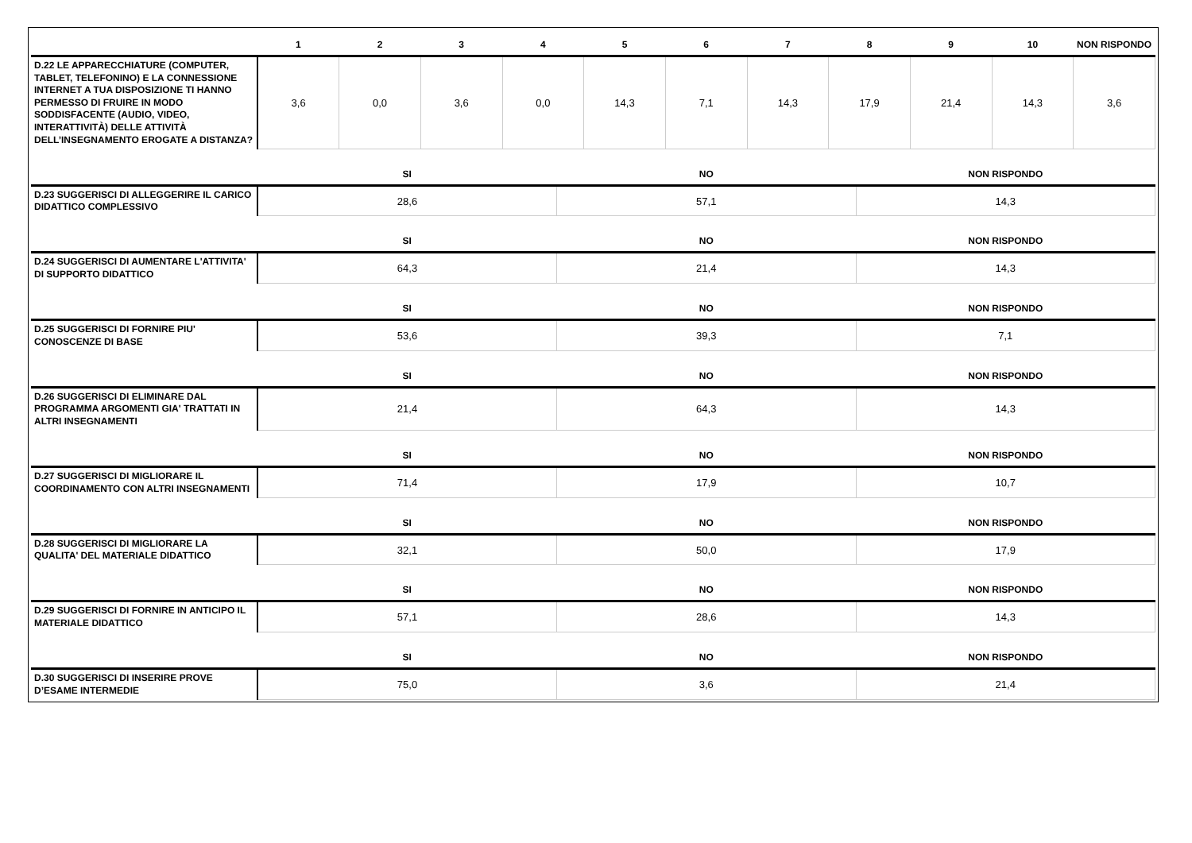| | 1 | 2 | 3 | 4 | 5 | 6 | 7 | 8 | 9 | 10 | NON RISPONDO |
| --- | --- | --- | --- | --- | --- | --- | --- | --- | --- | --- | --- |
| D.22 LE APPARECCHIATURE (COMPUTER, TABLET, TELEFONINO) E LA CONNESSIONE INTERNET A TUA DISPOSIZIONE TI HANNO PERMESSO DI FRUIRE IN MODO SODDISFACENTE (AUDIO, VIDEO, INTERATTIVITÀ) DELLE ATTIVITÀ DELL’INSEGNAMENTO EROGATE A DISTANZA? | 3,6 | 0,0 | 3,6 | 0,0 | 14,3 | 7,1 | 14,3 | 17,9 | 21,4 | 14,3 | 3,6 |
| | SI | NO | NON RISPONDO |
| --- | --- | --- | --- |
| D.23 SUGGERISCI DI ALLEGGERIRE IL CARICO DIDATTICO COMPLESSIVO | 28,6 | 57,1 | 14,3 |
| | SI | NO | NON RISPONDO |
| D.24 SUGGERISCI DI AUMENTARE L'ATTIVITA' DI SUPPORTO DIDATTICO | 64,3 | 21,4 | 14,3 |
| | SI | NO | NON RISPONDO |
| D.25 SUGGERISCI DI FORNIRE PIU' CONOSCENZE DI BASE | 53,6 | 39,3 | 7,1 |
| | SI | NO | NON RISPONDO |
| D.26 SUGGERISCI DI ELIMINARE DAL PROGRAMMA ARGOMENTI GIA' TRATTATI IN ALTRI INSEGNAMENTI | 21,4 | 64,3 | 14,3 |
| | SI | NO | NON RISPONDO |
| D.27 SUGGERISCI DI MIGLIORARE IL COORDINAMENTO CON ALTRI INSEGNAMENTI | 71,4 | 17,9 | 10,7 |
| | SI | NO | NON RISPONDO |
| D.28 SUGGERISCI DI MIGLIORARE LA QUALITA' DEL MATERIALE DIDATTICO | 32,1 | 50,0 | 17,9 |
| | SI | NO | NON RISPONDO |
| D.29 SUGGERISCI DI FORNIRE IN ANTICIPO IL MATERIALE DIDATTICO | 57,1 | 28,6 | 14,3 |
| | SI | NO | NON RISPONDO |
| D.30 SUGGERISCI DI INSERIRE PROVE D’ESAME INTERMEDIE | 75,0 | 3,6 | 21,4 |